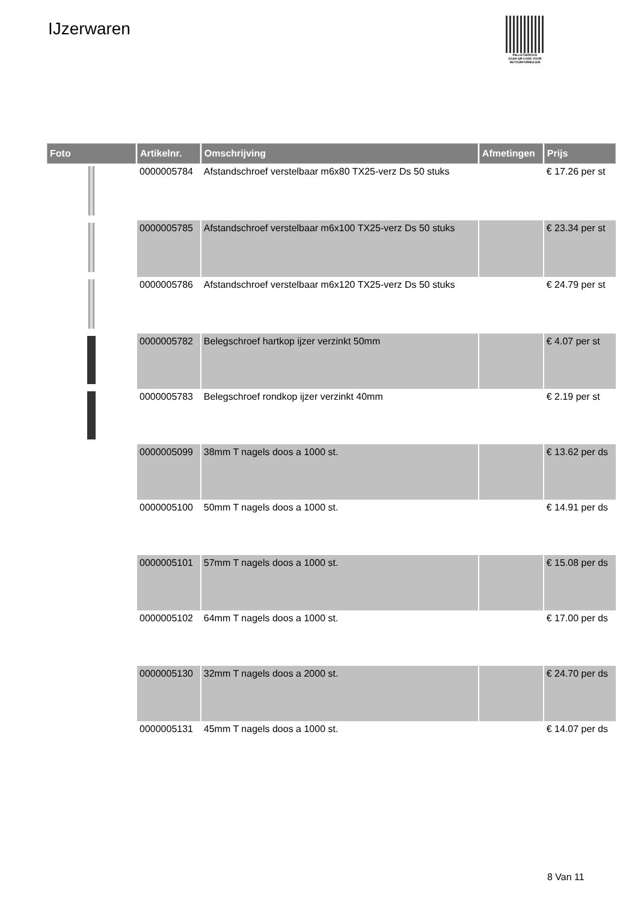IJzerwaren
PALLETSERVICE
SCAN QR-CODE VOOR RETOURFORMULIER
| Foto | Artikelnr. | Omschrijving | Afmetingen | Prijs |
| --- | --- | --- | --- | --- |
| | 0000005784 | Afstandschroef verstelbaar m6x80 TX25-verz Ds 50 stuks | | € 17.26 per st |
| | 0000005785 | Afstandschroef verstelbaar m6x100 TX25-verz Ds 50 stuks | | € 23.34 per st |
| | 0000005786 | Afstandschroef verstelbaar m6x120 TX25-verz Ds 50 stuks | | € 24.79 per st |
| | 0000005782 | Belegschroef hartkop ijzer verzinkt 50mm | | € 4.07 per st |
| | 0000005783 | Belegschroef rondkop ijzer verzinkt 40mm | | € 2.19 per st |
| | 0000005099 | 38mm T nagels doos a 1000 st. | | € 13.62 per ds |
| | 0000005100 | 50mm T nagels doos a 1000 st. | | € 14.91 per ds |
| | 0000005101 | 57mm T nagels doos a 1000 st. | | € 15.08 per ds |
| | 0000005102 | 64mm T nagels doos a 1000 st. | | € 17.00 per ds |
| | 0000005130 | 32mm T nagels doos a 2000 st. | | € 24.70 per ds |
| | 0000005131 | 45mm T nagels doos a 1000 st. | | € 14.07 per ds |
8 Van 11